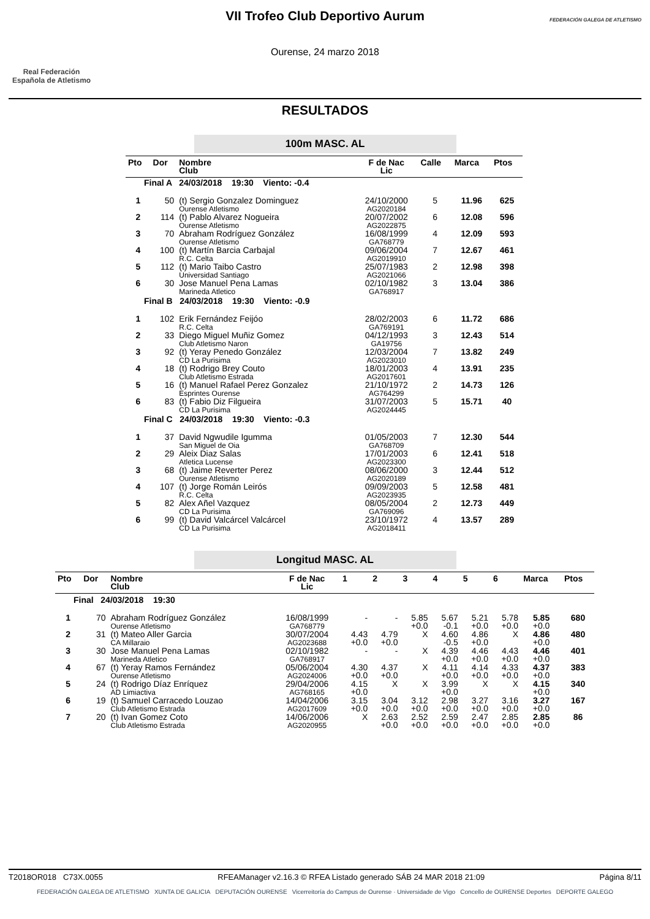Real Federación
Española de Atletismo
VII Trofeo Club Deportivo Aurum
Ourense, 24 marzo 2018
FEDERACIÓN GALEGA DE ATLETISMO
RESULTADOS
100m MASC. AL
| Pto | Dor | Nombre Club | F de Nac Lic | Calle | Marca | Ptos |
| --- | --- | --- | --- | --- | --- | --- |
| Final A 24/03/2018 19:30 Viento: -0.4 | | | | | | |
| 1 | 50 | (t) Sergio Gonzalez Dominguez Ourense Atletismo | 24/10/2000 AG2020184 | 5 | 11.96 | 625 |
| 2 | 114 | (t) Pablo Alvarez Nogueira Ourense Atletismo | 20/07/2002 AG2022875 | 6 | 12.08 | 596 |
| 3 | 70 | Abraham Rodríguez González Ourense Atletismo | 16/08/1999 GA768779 | 4 | 12.09 | 593 |
| 4 | 100 | (t) Martín Barcia Carbajal R.C. Celta | 09/06/2004 AG2019910 | 7 | 12.67 | 461 |
| 5 | 112 | (t) Mario Taibo Castro Universidad Santiago | 25/07/1983 AG2021066 | 2 | 12.98 | 398 |
| 6 | 30 | Jose Manuel Pena Lamas Marineda Atletico | 02/10/1982 GA768917 | 3 | 13.04 | 386 |
| Final B 24/03/2018 19:30 Viento: -0.9 | | | | | | |
| 1 | 102 | Erik Fernández Feijóo R.C. Celta | 28/02/2003 GA769191 | 6 | 11.72 | 686 |
| 2 | 33 | Diego Miguel Muñiz Gomez Club Atletismo Naron | 04/12/1993 GA19756 | 3 | 12.43 | 514 |
| 3 | 92 | (t) Yeray Penedo González CD La Purisima | 12/03/2004 AG2023010 | 7 | 13.82 | 249 |
| 4 | 18 | (t) Rodrigo Brey Couto Club Atletismo Estrada | 18/01/2003 AG2017601 | 4 | 13.91 | 235 |
| 5 | 16 | (t) Manuel Rafael Perez Gonzalez Esprintes Ourense | 21/10/1972 AG764299 | 2 | 14.73 | 126 |
| 6 | 83 | (t) Fabio Diz Filgueira CD La Purisima | 31/07/2003 AG2024445 | 5 | 15.71 | 40 |
| Final C 24/03/2018 19:30 Viento: -0.3 | | | | | | |
| 1 | 37 | David Ngwudile Igumma San Miguel de Oia | 01/05/2003 GA768709 | 7 | 12.30 | 544 |
| 2 | 29 | Aleix Diaz Salas Atletica Lucense | 17/01/2003 AG2023300 | 6 | 12.41 | 518 |
| 3 | 68 | (t) Jaime Reverter Perez Ourense Atletismo | 08/06/2000 AG2020189 | 3 | 12.44 | 512 |
| 4 | 107 | (t) Jorge Román Leirós R.C. Celta | 09/09/2003 AG2023935 | 5 | 12.58 | 481 |
| 5 | 82 | Alex Añel Vazquez CD La Purisima | 08/05/2004 GA769096 | 2 | 12.73 | 449 |
| 6 | 99 | (t) David Valcárcel Valcárcel CD La Purisima | 23/10/1972 AG2018411 | 4 | 13.57 | 289 |
Longitud MASC. AL
| Pto | Dor | Nombre Club | F de Nac Lic | 1 | 2 | 3 | 4 | 5 | 6 | Marca | Ptos |
| --- | --- | --- | --- | --- | --- | --- | --- | --- | --- | --- | --- |
| Final 24/03/2018 19:30 | | | | | | | | | | | |
| 1 | 70 | Abraham Rodríguez González Ourense Atletismo | 16/08/1999 GA768779 | - | - | 5.85 +0.0 | 5.67 -0.1 | 5.21 +0.0 | 5.78 +0.0 | 5.85 +0.0 | 680 |
| 2 | 31 | (t) Mateo Aller Garcia CA Millaraio | 30/07/2004 AG2023688 | 4.43 +0.0 | 4.79 +0.0 | X | 4.60 -0.5 | 4.86 +0.0 | X | 4.86 +0.0 | 480 |
| 3 | 30 | Jose Manuel Pena Lamas Marineda Atletico | 02/10/1982 GA768917 | - | - | X | 4.39 +0.0 | 4.46 +0.0 | 4.43 +0.0 | 4.46 +0.0 | 401 |
| 4 | 67 | (t) Yeray Ramos Fernández Ourense Atletismo | 05/06/2004 AG2024006 | 4.30 +0.0 | 4.37 +0.0 | X | 4.11 +0.0 | 4.14 +0.0 | 4.33 +0.0 | 4.37 +0.0 | 383 |
| 5 | 24 | (t) Rodrigo Díaz Enríquez AD Limiactiva | 29/04/2006 AG768165 | 4.15 +0.0 | X | X | 3.99 +0.0 | X | X | 4.15 +0.0 | 340 |
| 6 | 19 | (t) Samuel Carracedo Louzao Club Atletismo Estrada | 14/04/2006 AG2017609 | 3.15 +0.0 | 3.04 +0.0 | 3.12 +0.0 | 2.98 +0.0 | 3.27 +0.0 | 3.16 +0.0 | 3.27 +0.0 | 167 |
| 7 | 20 | (t) Ivan Gomez Coto Club Atletismo Estrada | 14/06/2006 AG2020955 | X | 2.63 +0.0 | 2.52 +0.0 | 2.59 +0.0 | 2.47 +0.0 | 2.85 +0.0 | 2.85 +0.0 | 86 |
T2018OR018 C73X.0055 RFEAManager v2.16.3 © RFEA Listado generado SÁB 24 MAR 2018 21:09 Página 8/11
FEDERACIÓN GALEGA DE ATLETISMO XUNTA DE GALICIA DEPUTACIÓN OURENSE Vicerreitoría do Campus de Ourense · Universidade de Vigo Concello de OURENSE Deportes DEPORTE GALEGO